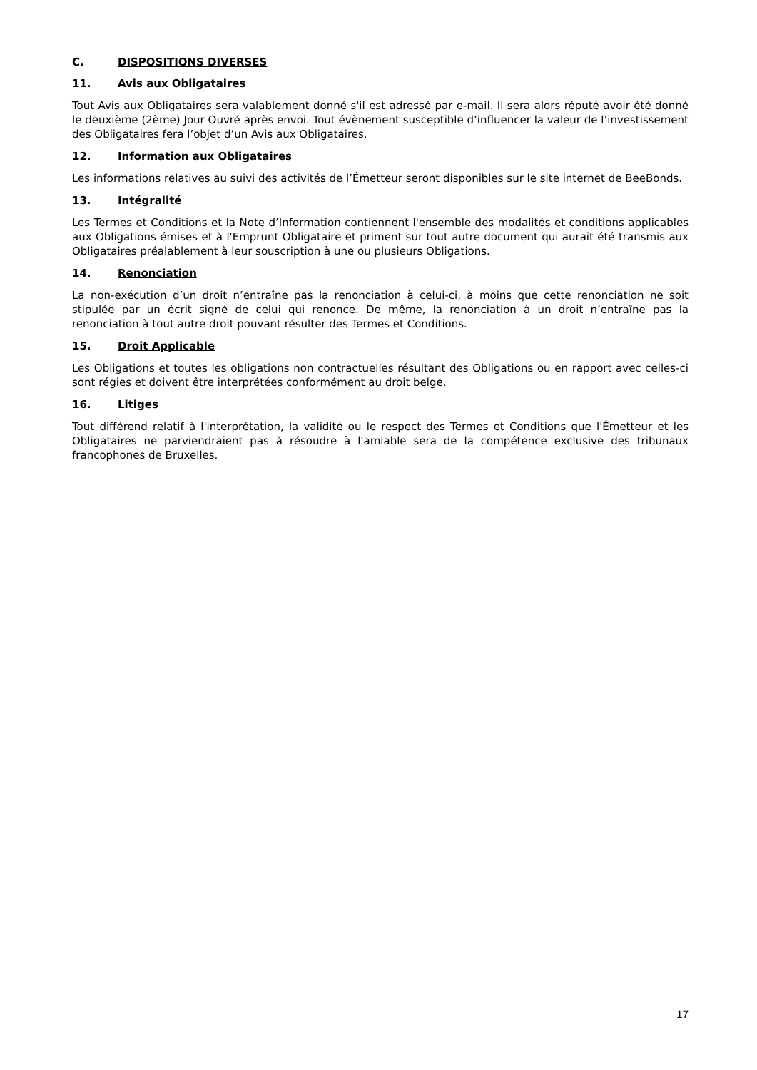C. DISPOSITIONS DIVERSES
11. Avis aux Obligataires
Tout Avis aux Obligataires sera valablement donné s'il est adressé par e-mail. Il sera alors réputé avoir été donné le deuxième (2ème) Jour Ouvré après envoi. Tout évènement susceptible d’influencer la valeur de l’investissement des Obligataires fera l’objet d’un Avis aux Obligataires.
12. Information aux Obligataires
Les informations relatives au suivi des activités de l’Émetteur seront disponibles sur le site internet de BeeBonds.
13. Intégralité
Les Termes et Conditions et la Note d’Information contiennent l'ensemble des modalités et conditions applicables aux Obligations émises et à l'Emprunt Obligataire et priment sur tout autre document qui aurait été transmis aux Obligataires préalablement à leur souscription à une ou plusieurs Obligations.
14. Renonciation
La non-exécution d’un droit n’entraîne pas la renonciation à celui-ci, à moins que cette renonciation ne soit stipulée par un écrit signé de celui qui renonce. De même, la renonciation à un droit n’entraîne pas la renonciation à tout autre droit pouvant résulter des Termes et Conditions.
15. Droit Applicable
Les Obligations et toutes les obligations non contractuelles résultant des Obligations ou en rapport avec celles-ci sont régies et doivent être interprétées conformément au droit belge.
16. Litiges
Tout différend relatif à l'interprétation, la validité ou le respect des Termes et Conditions que l'Émetteur et les Obligataires ne parviendraient pas à résoudre à l'amiable sera de la compétence exclusive des tribunaux francophones de Bruxelles.
17